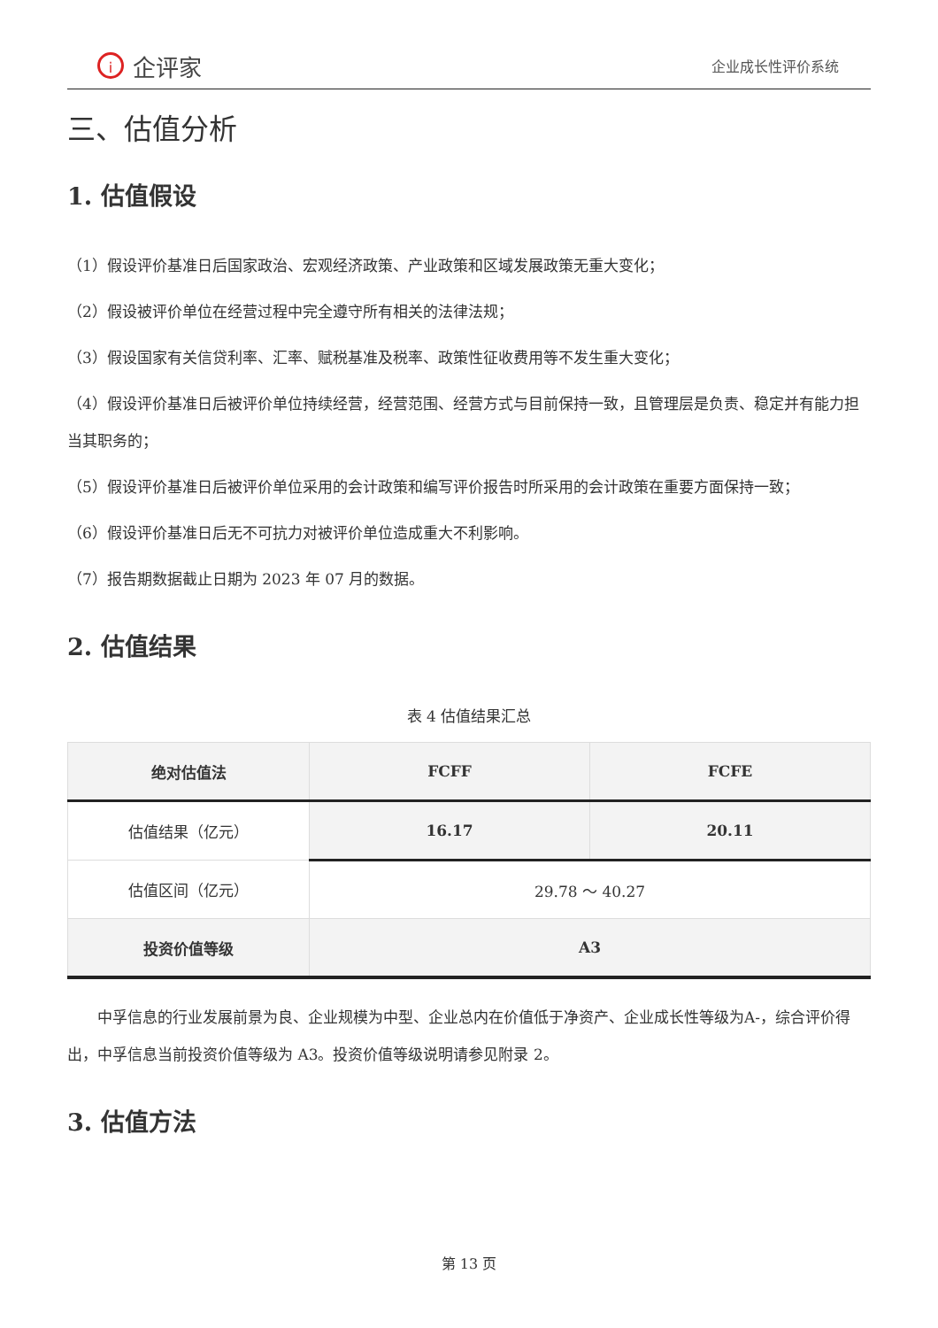i企评家
企业成长性评价系统
三、估值分析
1. 估值假设
（1）假设评价基准日后国家政治、宏观经济政策、产业政策和区域发展政策无重大变化；
（2）假设被评价单位在经营过程中完全遵守所有相关的法律法规；
（3）假设国家有关信贷利率、汇率、赋税基准及税率、政策性征收费用等不发生重大变化；
（4）假设评价基准日后被评价单位持续经营，经营范围、经营方式与目前保持一致，且管理层是负责、稳定并有能力担当其职务的；
（5）假设评价基准日后被评价单位采用的会计政策和编写评价报告时所采用的会计政策在重要方面保持一致；
（6）假设评价基准日后无不可抗力对被评价单位造成重大不利影响。
（7）报告期数据截止日期为 2023 年 07 月的数据。
2. 估值结果
表 4 估值结果汇总
| 绝对估值法 | FCFF | FCFE |
| --- | --- | --- |
| 估值结果（亿元） | 16.17 | 20.11 |
| 估值区间（亿元） | 29.78 ～ 40.27 | |
| 投资价值等级 | A3 | |
中孚信息的行业发展前景为良、企业规模为中型、企业总内在价值低于净资产、企业成长性等级为A-，综合评价得出，中孚信息当前投资价值等级为 A3。投资价值等级说明请参见附录 2。
3. 估值方法
第 13 页